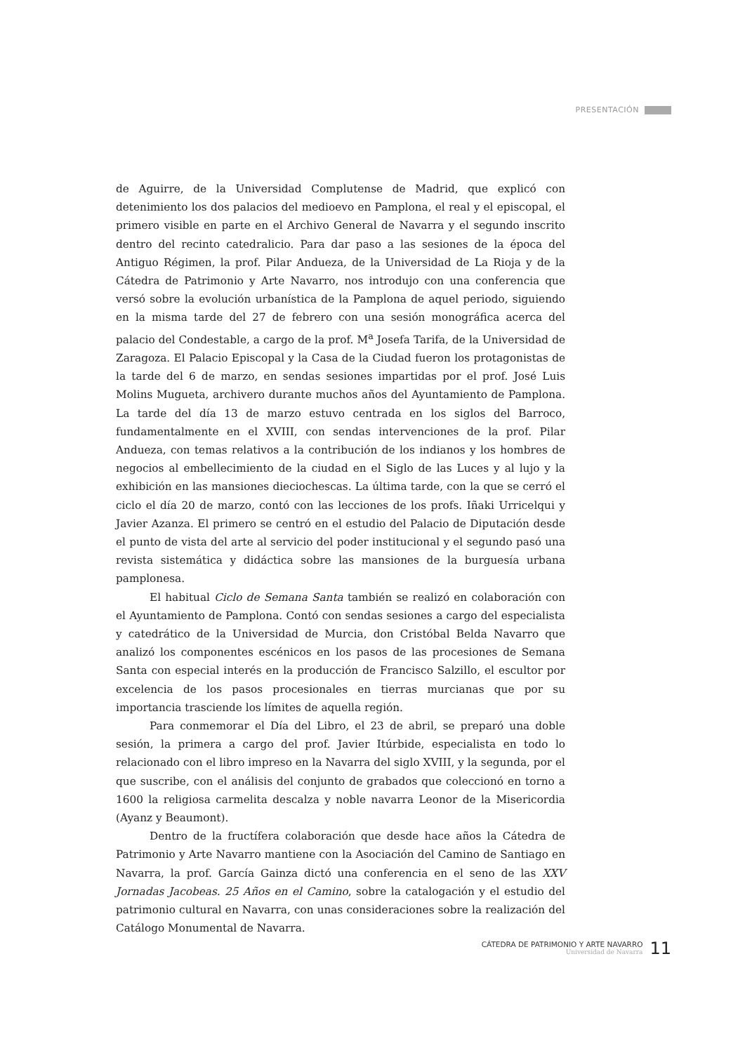PRESENTACIÓN
de Aguirre, de la Universidad Complutense de Madrid, que explicó con detenimiento los dos palacios del medioevo en Pamplona, el real y el episcopal, el primero visible en parte en el Archivo General de Navarra y el segundo inscrito dentro del recinto catedralicio. Para dar paso a las sesiones de la época del Antiguo Régimen, la prof. Pilar Andueza, de la Universidad de La Rioja y de la Cátedra de Patrimonio y Arte Navarro, nos introdujo con una conferencia que versó sobre la evolución urbanística de la Pamplona de aquel periodo, siguiendo en la misma tarde del 27 de febrero con una sesión monográfica acerca del palacio del Condestable, a cargo de la prof. M<sup>a</sup> Josefa Tarifa, de la Universidad de Zaragoza. El Palacio Episcopal y la Casa de la Ciudad fueron los protagonistas de la tarde del 6 de marzo, en sendas sesiones impartidas por el prof. José Luis Molins Mugueta, archivero durante muchos años del Ayuntamiento de Pamplona. La tarde del día 13 de marzo estuvo centrada en los siglos del Barroco, fundamentalmente en el XVIII, con sendas intervenciones de la prof. Pilar Andueza, con temas relativos a la contribución de los indianos y los hombres de negocios al embellecimiento de la ciudad en el Siglo de las Luces y al lujo y la exhibición en las mansiones dieciochescas. La última tarde, con la que se cerró el ciclo el día 20 de marzo, contó con las lecciones de los profs. Iñaki Urricelqui y Javier Azanza. El primero se centró en el estudio del Palacio de Diputación desde el punto de vista del arte al servicio del poder institucional y el segundo pasó una revista sistemática y didáctica sobre las mansiones de la burguesía urbana pamplonesa.
El habitual Ciclo de Semana Santa también se realizó en colaboración con el Ayuntamiento de Pamplona. Contó con sendas sesiones a cargo del especialista y catedrático de la Universidad de Murcia, don Cristóbal Belda Navarro que analizó los componentes escénicos en los pasos de las procesiones de Semana Santa con especial interés en la producción de Francisco Salzillo, el escultor por excelencia de los pasos procesionales en tierras murcianas que por su importancia trasciende los límites de aquella región.
Para conmemorar el Día del Libro, el 23 de abril, se preparó una doble sesión, la primera a cargo del prof. Javier Itúrbide, especialista en todo lo relacionado con el libro impreso en la Navarra del siglo XVIII, y la segunda, por el que suscribe, con el análisis del conjunto de grabados que coleccionó en torno a 1600 la religiosa carmelita descalza y noble navarra Leonor de la Misericordia (Ayanz y Beaumont).
Dentro de la fructífera colaboración que desde hace años la Cátedra de Patrimonio y Arte Navarro mantiene con la Asociación del Camino de Santiago en Navarra, la prof. García Gainza dictó una conferencia en el seno de las XXV Jornadas Jacobeas. 25 Años en el Camino, sobre la catalogación y el estudio del patrimonio cultural en Navarra, con unas consideraciones sobre la realización del Catálogo Monumental de Navarra.
CÁTEDRA DE PATRIMONIO Y ARTE NAVARRO
Universidad de Navarra
11